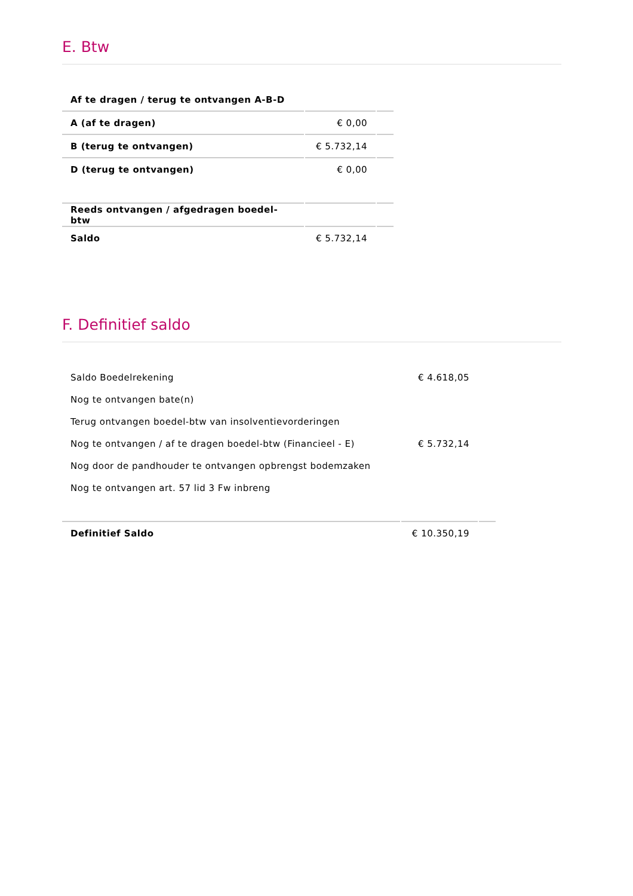E. Btw
| Af te dragen / terug te ontvangen A-B-D | | |
| A (af te dragen) | € 0,00 | |
| B (terug te ontvangen) | € 5.732,14 | |
| D (terug te ontvangen) | € 0,00 | |
| Reeds ontvangen / afgedragen boedel-btw | | |
| Saldo | € 5.732,14 | |
F. Definitief saldo
| Saldo Boedelrekening | € 4.618,05 | |
| Nog te ontvangen bate(n) | | |
| Terug ontvangen boedel-btw van insolventievorderingen | | |
| Nog te ontvangen / af te dragen boedel-btw (Financieel - E) | € 5.732,14 | |
| Nog door de pandhouder te ontvangen opbrengst bodemzaken | | |
| Nog te ontvangen art. 57 lid 3 Fw inbreng | | |
| Definitief Saldo | € 10.350,19 | |